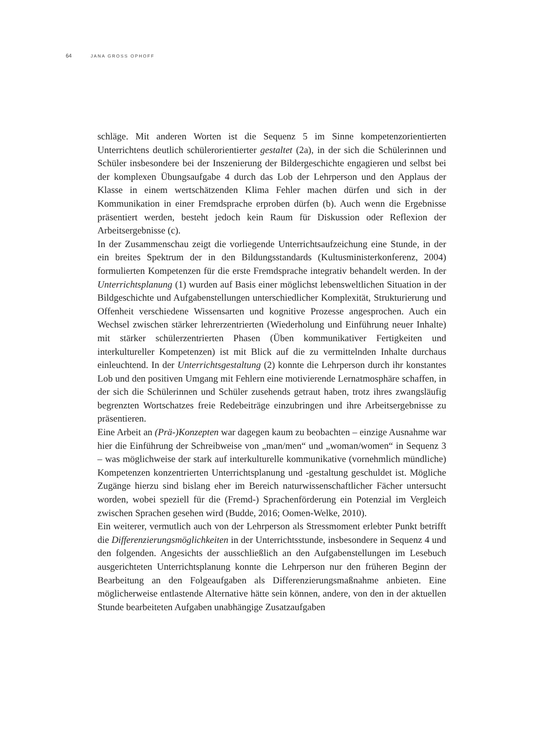64 JANA GROSS OPHOFF
schläge. Mit anderen Worten ist die Sequenz 5 im Sinne kompetenzorientierten Unterrichtens deutlich schülerorientierter gestaltet (2a), in der sich die Schülerinnen und Schüler insbesondere bei der Inszenierung der Bildergeschichte engagieren und selbst bei der komplexen Übungsaufgabe 4 durch das Lob der Lehrperson und den Applaus der Klasse in einem wertschätzenden Klima Fehler machen dürfen und sich in der Kommunikation in einer Fremdsprache erproben dürfen (b). Auch wenn die Ergebnisse präsentiert werden, besteht jedoch kein Raum für Diskussion oder Reflexion der Arbeitsergebnisse (c).
In der Zusammenschau zeigt die vorliegende Unterrichtsaufzeichung eine Stunde, in der ein breites Spektrum der in den Bildungsstandards (Kultusministerkonferenz, 2004) formulierten Kompetenzen für die erste Fremdsprache integrativ behandelt werden. In der Unterrichtsplanung (1) wurden auf Basis einer möglichst lebensweltlichen Situation in der Bildgeschichte und Aufgabenstellungen unterschiedlicher Komplexität, Strukturierung und Offenheit verschiedene Wissensarten und kognitive Prozesse angesprochen. Auch ein Wechsel zwischen stärker lehrerzentrierten (Wiederholung und Einführung neuer Inhalte) mit stärker schülerzentrierten Phasen (Üben kommunikativer Fertigkeiten und interkultureller Kompetenzen) ist mit Blick auf die zu vermittelnden Inhalte durchaus einleuchtend. In der Unterrichtsgestaltung (2) konnte die Lehrperson durch ihr konstantes Lob und den positiven Umgang mit Fehlern eine motivierende Lernatmosphäre schaffen, in der sich die Schülerinnen und Schüler zusehends getraut haben, trotz ihres zwangsläufig begrenzten Wortschatzes freie Redebeiträge einzubringen und ihre Arbeitsergebnisse zu präsentieren.
Eine Arbeit an (Prä-)Konzepten war dagegen kaum zu beobachten – einzige Ausnahme war hier die Einführung der Schreibweise von „man/men“ und „woman/women“ in Sequenz 3 – was möglichweise der stark auf interkulturelle kommunikative (vornehmlich mündliche) Kompetenzen konzentrierten Unterrichtsplanung und -gestaltung geschuldet ist. Mögliche Zugänge hierzu sind bislang eher im Bereich naturwissenschaftlicher Fächer untersucht worden, wobei speziell für die (Fremd-) Sprachenförderung ein Potenzial im Vergleich zwischen Sprachen gesehen wird (Budde, 2016; Oomen-Welke, 2010).
Ein weiterer, vermutlich auch von der Lehrperson als Stressmoment erlebter Punkt betrifft die Differenzierungsmöglichkeiten in der Unterrichtsstunde, insbesondere in Sequenz 4 und den folgenden. Angesichts der ausschließlich an den Aufgabenstellungen im Lesebuch ausgerichteten Unterrichtsplanung konnte die Lehrperson nur den früheren Beginn der Bearbeitung an den Folgeaufgaben als Differenzierungsmaßnahme anbieten. Eine möglicherweise entlastende Alternative hätte sein können, andere, von den in der aktuellen Stunde bearbeiteten Aufgaben unabhängige Zusatzaufgaben